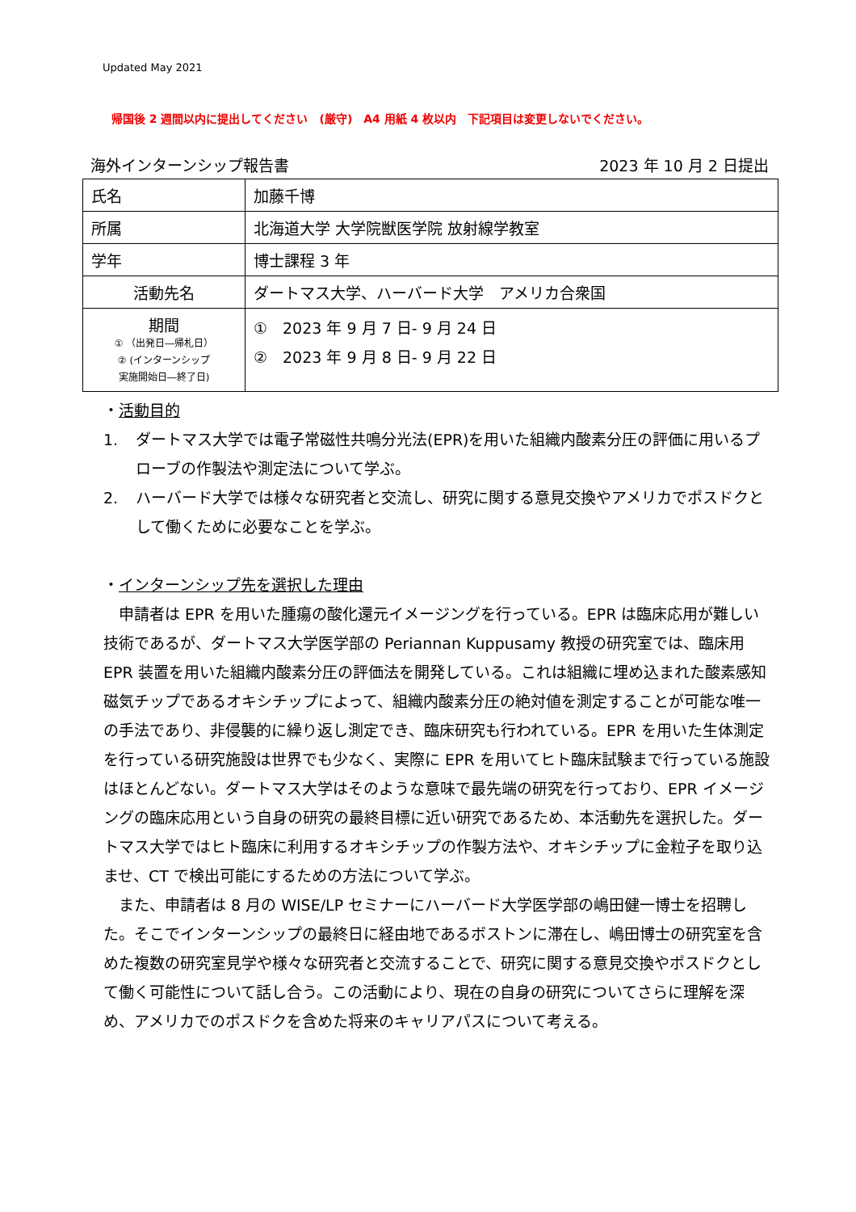Updated May 2021
帰国後 2 週間以内に提出してください　(厳守)　A4 用紙 4 枚以内　下記項目は変更しないでください。
海外インターンシップ報告書 2023 年 10 月 2 日提出
| 氏名 | 加藤千博 |
| 所属 | 北海道大学 大学院獣医学院 放射線学教室 |
| 学年 | 博士課程 3 年 |
| 活動先名 | ダートマス大学、ハーバード大学 アメリカ合衆国 |
| 期間 ① （出発日―帰札日） ② (インターンシップ 実施開始日―終了日) | ① 2023 年 9 月 7 日- 9 月 24 日 ② 2023 年 9 月 8 日- 9 月 22 日 |
・活動目的
1. ダートマス大学では電子常磁性共鳴分光法(EPR)を用いた組織内酸素分圧の評価に用いるプローブの作製法や測定法について学ぶ。
2. ハーバード大学では様々な研究者と交流し、研究に関する意見交換やアメリカでポスドクとして働くために必要なことを学ぶ。
・インターンシップ先を選択した理由
　申請者は EPR を用いた腫瘍の酸化還元イメージングを行っている。EPR は臨床応用が難しい技術であるが、ダートマス大学医学部の Periannan Kuppusamy 教授の研究室では、臨床用 EPR 装置を用いた組織内酸素分圧の評価法を開発している。これは組織に埋め込まれた酸素感知磁気チップであるオキシチップによって、組織内酸素分圧の絶対値を測定することが可能な唯一の手法であり、非侵襲的に繰り返し測定でき、臨床研究も行われている。EPR を用いた生体測定を行っている研究施設は世界でも少なく、実際に EPR を用いてヒト臨床試験まで行っている施設はほとんどない。ダートマス大学はそのような意味で最先端の研究を行っており、EPR イメージングの臨床応用という自身の研究の最終目標に近い研究であるため、本活動先を選択した。ダートマス大学ではヒト臨床に利用するオキシチップの作製方法や、オキシチップに金粒子を取り込ませ、CT で検出可能にするための方法について学ぶ。
　また、申請者は 8 月の WISE/LP セミナーにハーバード大学医学部の嶋田健一博士を招聘した。そこでインターンシップの最終日に経由地であるボストンに滞在し、嶋田博士の研究室を含めた複数の研究室見学や様々な研究者と交流することで、研究に関する意見交換やポスドクとして働く可能性について話し合う。この活動により、現在の自身の研究についてさらに理解を深め、アメリカでのポスドクを含めた将来のキャリアパスについて考える。